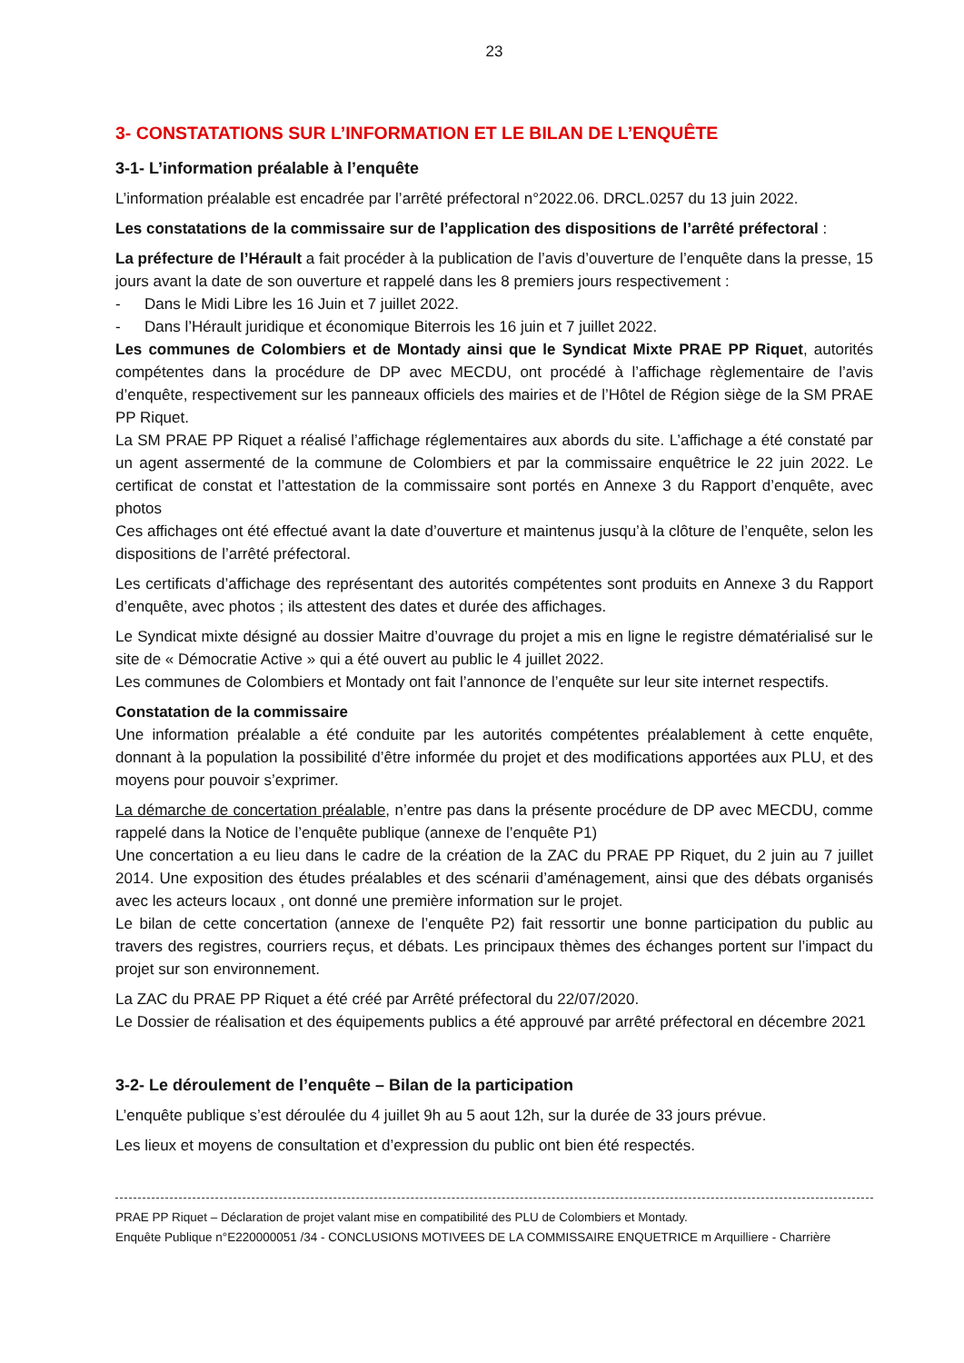23
3- CONSTATATIONS SUR L’INFORMATION ET LE BILAN DE L’ENQUÊTE
3-1- L’information préalable à l’enquête
L’information préalable est encadrée par l’arrêté préfectoral n°2022.06. DRCL.0257 du 13 juin 2022.
Les constatations de la commissaire sur de l’application des dispositions de l’arrêté préfectoral :
La préfecture de l’Hérault a fait procéder à la publication de l’avis d’ouverture de l’enquête dans la presse, 15 jours avant la date de son ouverture et rappelé dans les 8 premiers jours respectivement :
- Dans le Midi Libre les 16 Juin et 7 juillet 2022.
- Dans l’Hérault juridique et économique Biterrois les 16 juin et 7 juillet 2022.
Les communes de Colombiers et de Montady ainsi que le Syndicat Mixte PRAE PP Riquet, autorités compétentes dans la procédure de DP avec MECDU, ont procédé à l’affichage règlementaire de l’avis d’enquête, respectivement sur les panneaux officiels des mairies et de l’Hôtel de Région siège de la SM PRAE PP Riquet.
La SM PRAE PP Riquet a réalisé l’affichage réglementaires aux abords du site. L’affichage a été constaté par un agent assermenté de la commune de Colombiers et par la commissaire enquêtrice le 22 juin 2022. Le certificat de constat et l’attestation de la commissaire sont portés en Annexe 3 du Rapport d’enquête, avec photos
Ces affichages ont été effectué avant la date d’ouverture et maintenus jusqu’à la clôture de l’enquête, selon les dispositions de l’arrêté préfectoral.
Les certificats d’affichage des représentant des autorités compétentes sont produits en Annexe 3 du Rapport d’enquête, avec photos ; ils attestent des dates et durée des affichages.
Le Syndicat mixte désigné au dossier Maitre d’ouvrage du projet a mis en ligne le registre dématérialisé sur le site de « Démocratie Active » qui a été ouvert au public le 4 juillet 2022.
Les communes de Colombiers et Montady ont fait l’annonce de l’enquête sur leur site internet respectifs.
Constatation de la commissaire
Une information préalable a été conduite par les autorités compétentes préalablement à cette enquête, donnant à la population la possibilité d’être informée du projet et des modifications apportées aux PLU, et des moyens pour pouvoir s’exprimer.
La démarche de concertation préalable, n’entre pas dans la présente procédure de DP avec MECDU, comme rappelé dans la Notice de l’enquête publique (annexe de l’enquête P1)
Une concertation a eu lieu dans le cadre de la création de la ZAC du PRAE PP Riquet, du 2 juin au 7 juillet 2014. Une exposition des études préalables et des scénarii d’aménagement, ainsi que des débats organisés avec les acteurs locaux , ont donné une première information sur le projet.
Le bilan de cette concertation (annexe de l’enquête P2) fait ressortir une bonne participation du public au travers des registres, courriers reçus, et débats. Les principaux thèmes des échanges portent sur l’impact du projet sur son environnement.
La ZAC du PRAE PP Riquet a été créé par Arrêté préfectoral du 22/07/2020.
Le Dossier de réalisation et des équipements publics a été approuvé par arrêté préfectoral en décembre 2021
3-2- Le déroulement de l’enquête – Bilan de la participation
L’enquête publique s’est déroulée du 4 juillet 9h au 5 aout 12h, sur la durée de 33 jours prévue.
Les lieux et moyens de consultation et d’expression du public ont bien été respectés.
PRAE PP Riquet – Déclaration de projet valant mise en compatibilité des PLU de Colombiers et Montady.
Enquête Publique n°E220000051 /34 - CONCLUSIONS MOTIVEES DE LA COMMISSAIRE ENQUETRICE m Arquilliere - Charrière